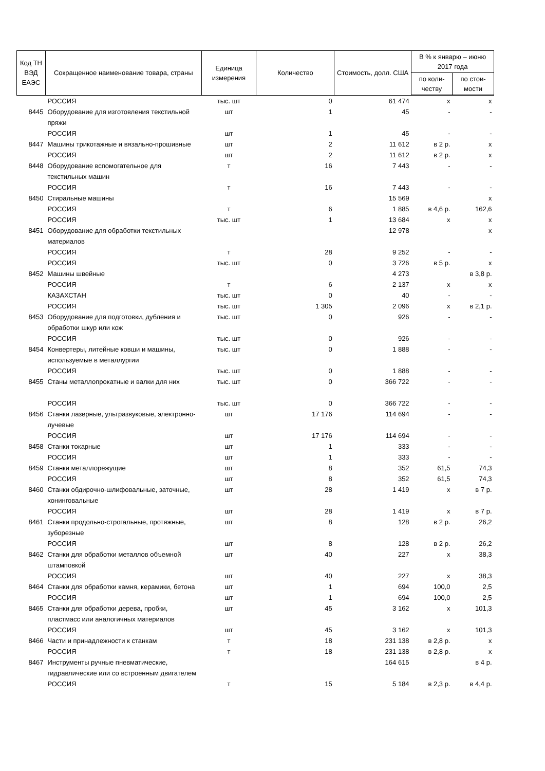| Код ТН ВЭД ЕАЭС | Сокращенное наименование товара, страны | Единица измерения | Количество | Стоимость, долл. США | В % к январю – июню 2017 года | |
| --- | --- | --- | --- | --- | --- | --- |
| | | | | | по коли-честву | по стои-мости |
| | РОССИЯ | тыс. шт | 0 | 61 474 | x | x |
| 8445 | Оборудование для изготовления текстильной пряжи | шт | 1 | 45 | - | - |
| | РОССИЯ | шт | 1 | 45 | - | - |
| 8447 | Машины трикотажные и вязально-прошивные | шт | 2 | 11 612 | в 2 р. | x |
| | РОССИЯ | шт | 2 | 11 612 | в 2 р. | x |
| 8448 | Оборудование вспомогательное для текстильных машин | т | 16 | 7 443 | - | - |
| | РОССИЯ | т | 16 | 7 443 | - | - |
| 8450 | Стиральные машины | | | 15 569 | | x |
| | РОССИЯ | т | 6 | 1 885 | в 4,6 р. | 162,6 |
| | РОССИЯ | тыс. шт | 1 | 13 684 | x | x |
| 8451 | Оборудование для обработки текстильных материалов | | | 12 978 | | x |
| | РОССИЯ | т | 28 | 9 252 | - | - |
| | РОССИЯ | тыс. шт | 0 | 3 726 | в 5 р. | x |
| 8452 | Машины швейные | | | 4 273 | | в 3,8 р. |
| | РОССИЯ | т | 6 | 2 137 | x | x |
| | КАЗАХСТАН | тыс. шт | 0 | 40 | - | - |
| | РОССИЯ | тыс. шт | 1 305 | 2 096 | x | в 2,1 р. |
| 8453 | Оборудование для подготовки, дубления и обработки шкур или кож | тыс. шт | 0 | 926 | - | - |
| | РОССИЯ | тыс. шт | 0 | 926 | - | - |
| 8454 | Конвертеры, литейные ковши и машины, используемые в металлургии | тыс. шт | 0 | 1 888 | - | - |
| | РОССИЯ | тыс. шт | 0 | 1 888 | - | - |
| 8455 | Станы металлопрокатные и валки для них | тыс. шт | 0 | 366 722 | - | - |
| | РОССИЯ | тыс. шт | 0 | 366 722 | - | - |
| 8456 | Станки лазерные, ультразвуковые, электронно-лучевые | шт | 17 176 | 114 694 | - | - |
| | РОССИЯ | шт | 17 176 | 114 694 | - | - |
| 8458 | Станки токарные | шт | 1 | 333 | - | - |
| | РОССИЯ | шт | 1 | 333 | - | - |
| 8459 | Станки металлорежущие | шт | 8 | 352 | 61,5 | 74,3 |
| | РОССИЯ | шт | 8 | 352 | 61,5 | 74,3 |
| 8460 | Станки обдирочно-шлифовальные, заточные, хонинговальные | шт | 28 | 1 419 | x | в 7 р. |
| | РОССИЯ | шт | 28 | 1 419 | x | в 7 р. |
| 8461 | Станки продольно-строгальные, протяжные, зуборезные | шт | 8 | 128 | в 2 р. | 26,2 |
| | РОССИЯ | шт | 8 | 128 | в 2 р. | 26,2 |
| 8462 | Станки для обработки металлов объемной штамповкой | шт | 40 | 227 | x | 38,3 |
| | РОССИЯ | шт | 40 | 227 | x | 38,3 |
| 8464 | Станки для обработки камня, керамики, бетона | шт | 1 | 694 | 100,0 | 2,5 |
| | РОССИЯ | шт | 1 | 694 | 100,0 | 2,5 |
| 8465 | Станки для обработки дерева, пробки, пластмасс или аналогичных материалов | шт | 45 | 3 162 | x | 101,3 |
| | РОССИЯ | шт | 45 | 3 162 | x | 101,3 |
| 8466 | Части и принадлежности к станкам | т | 18 | 231 138 | в 2,8 р. | x |
| | РОССИЯ | т | 18 | 231 138 | в 2,8 р. | x |
| 8467 | Инструменты ручные пневматические, гидравлические или со встроенным двигателем | | | 164 615 | | в 4 р. |
| | РОССИЯ | т | 15 | 5 184 | в 2,3 р. | в 4,4 р. |